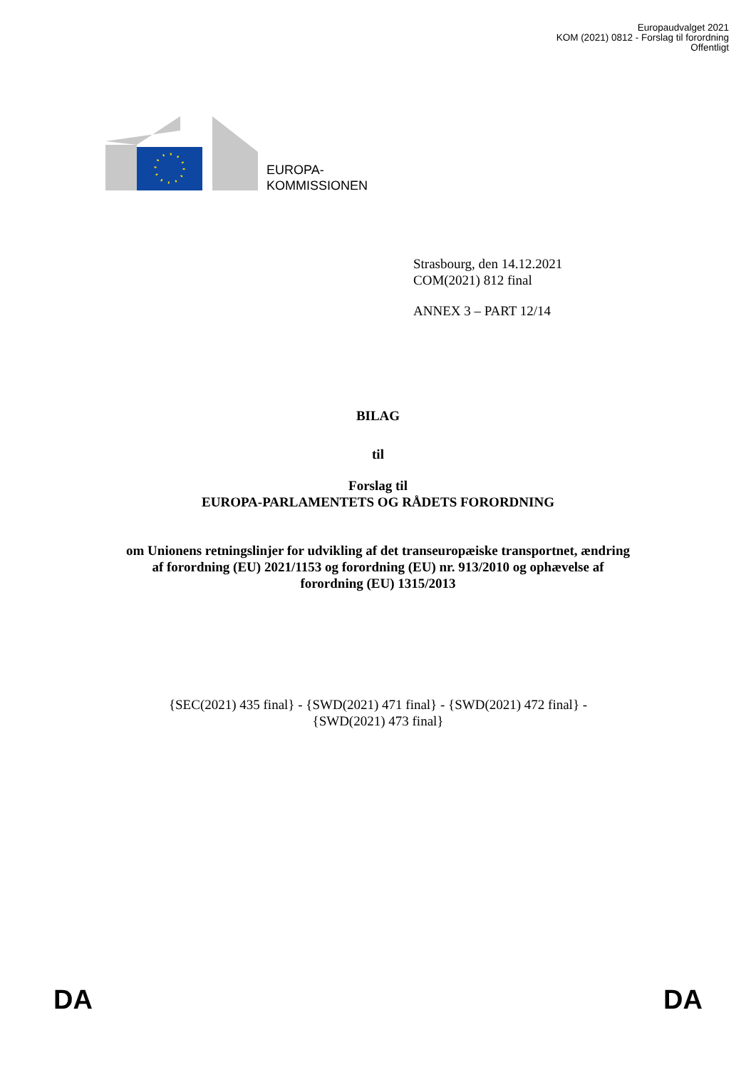Europaudvalget 2021
KOM (2021) 0812 - Forslag til forordning
Offentligt
EUROPA-
KOMMISSIONEN
Strasbourg, den 14.12.2021
COM(2021) 812 final
ANNEX 3 – PART 12/14
BILAG
til
Forslag til
EUROPA-PARLAMENTETS OG RÅDETS FORORDNING
om Unionens retningslinjer for udvikling af det transeuropæiske transportnet, ændring
af forordning (EU) 2021/1153 og forordning (EU) nr. 913/2010 og ophævelse af
forordning (EU) 1315/2013
{SEC(2021) 435 final} - {SWD(2021) 471 final} - {SWD(2021) 472 final} -
{SWD(2021) 473 final}
DA DA